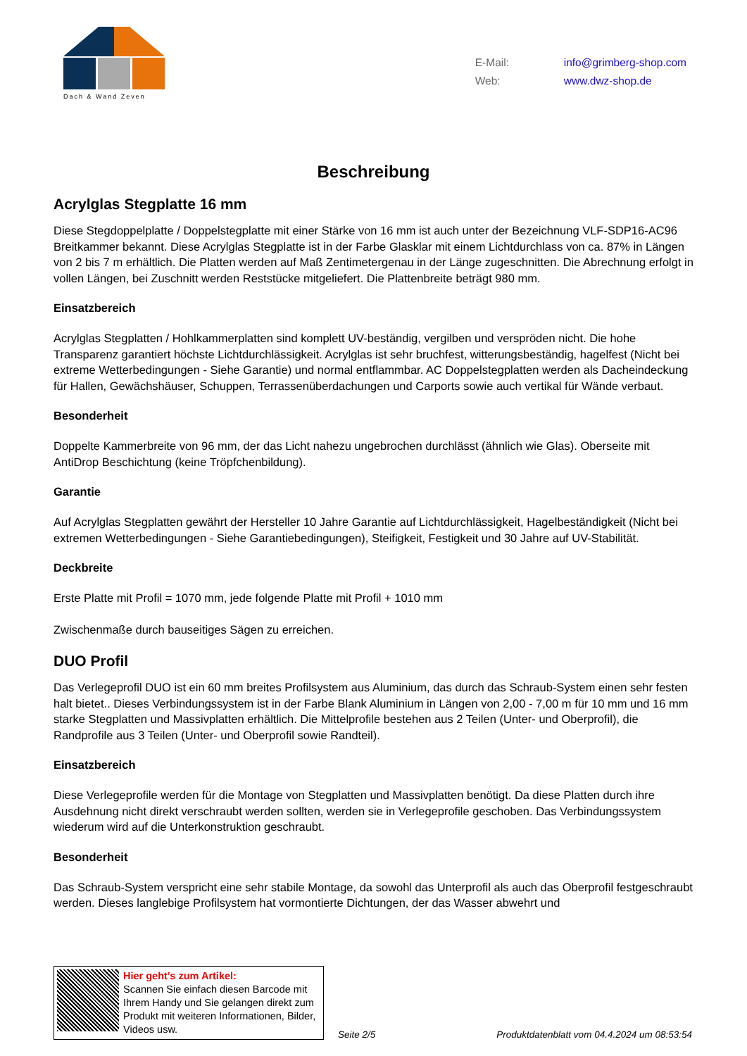Dach & Wand Zeven
E-Mail: info@grimberg-shop.com
Web: www.dwz-shop.de
Beschreibung
Acrylglas Stegplatte 16 mm
Diese Stegdoppelplatte / Doppelstegplatte mit einer Stärke von 16 mm ist auch unter der Bezeichnung VLF-SDP16-AC96 Breitkammer bekannt. Diese Acrylglas Stegplatte ist in der Farbe Glasklar mit einem Lichtdurchlass von ca. 87% in Längen von 2 bis 7 m erhältlich. Die Platten werden auf Maß Zentimetergenau in der Länge zugeschnitten. Die Abrechnung erfolgt in vollen Längen, bei Zuschnitt werden Reststücke mitgeliefert. Die Plattenbreite beträgt 980 mm.
Einsatzbereich
Acrylglas Stegplatten / Hohlkammerplatten sind komplett UV-beständig, vergilben und verspröden nicht. Die hohe Transparenz garantiert höchste Lichtdurchlässigkeit. Acrylglas ist sehr bruchfest, witterungsbeständig, hagelfest (Nicht bei extreme Wetterbedingungen - Siehe Garantie) und normal entflammbar. AC Doppelstegplatten werden als Dacheindeckung für Hallen, Gewächshäuser, Schuppen, Terrassenüberdachungen und Carports sowie auch vertikal für Wände verbaut.
Besonderheit
Doppelte Kammerbreite von 96 mm, der das Licht nahezu ungebrochen durchlässt (ähnlich wie Glas). Oberseite mit AntiDrop Beschichtung (keine Tröpfchenbildung).
Garantie
Auf Acrylglas Stegplatten gewährt der Hersteller 10 Jahre Garantie auf Lichtdurchlässigkeit, Hagelbeständigkeit (Nicht bei extremen Wetterbedingungen - Siehe Garantiebedingungen), Steifigkeit, Festigkeit und 30 Jahre auf UV-Stabilität.
Deckbreite
Erste Platte mit Profil = 1070 mm, jede folgende Platte mit Profil + 1010 mm
Zwischenmaße durch bauseitiges Sägen zu erreichen.
DUO Profil
Das Verlegeprofil DUO ist ein 60 mm breites Profilsystem aus Aluminium, das durch das Schraub-System einen sehr festen halt bietet.. Dieses Verbindungssystem ist in der Farbe Blank Aluminium in Längen von 2,00 - 7,00 m für 10 mm und 16 mm starke Stegplatten und Massivplatten erhältlich. Die Mittelprofile bestehen aus 2 Teilen (Unter- und Oberprofil), die Randprofile aus 3 Teilen (Unter- und Oberprofil sowie Randteil).
Einsatzbereich
Diese Verlegeprofile werden für die Montage von Stegplatten und Massivplatten benötigt. Da diese Platten durch ihre Ausdehnung nicht direkt verschraubt werden sollten, werden sie in Verlegeprofile geschoben. Das Verbindungssystem wiederum wird auf die Unterkonstruktion geschraubt.
Besonderheit
Das Schraub-System verspricht eine sehr stabile Montage, da sowohl das Unterprofil als auch das Oberprofil festgeschraubt werden. Dieses langlebige Profilsystem hat vormontierte Dichtungen, der das Wasser abwehrt und
Hier geht’s zum Artikel:
Scannen Sie einfach diesen Barcode mit Ihrem Handy und Sie gelangen direkt zum Produkt mit weiteren Informationen, Bilder, Videos usw.
Seite 2/5
Produktdatenblatt vom 04.4.2024 um 08:53:54